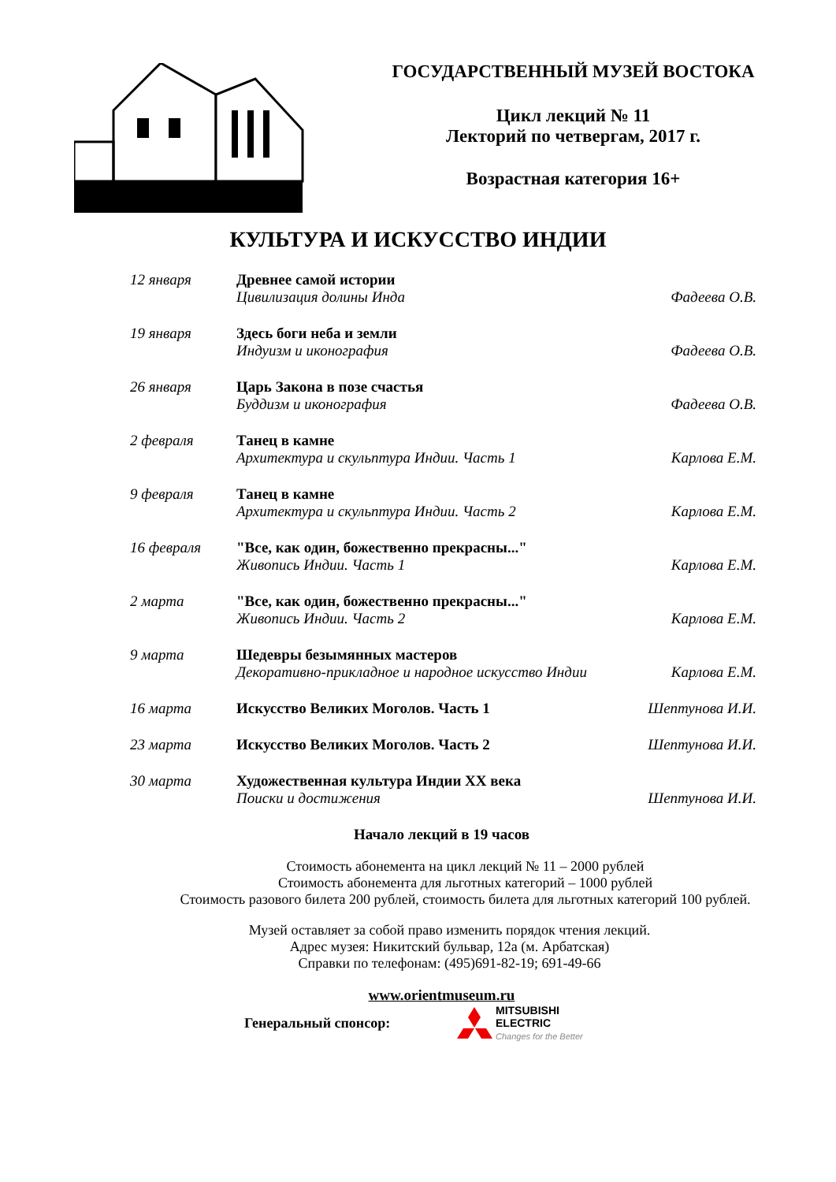ГОСУДАРСТВЕННЫЙ МУЗЕЙ ВОСТОКА
Цикл лекций № 11
Лекторий по четвергам, 2017 г.
Возрастная категория 16+
КУЛЬТУРА И ИСКУССТВО ИНДИИ
12 января Древнее самой истории
Цивилизация долины Инда
Фадеева О.В.
19 января Здесь боги неба и земли
Индуизм и иконография
Фадеева О.В.
26 января Царь Закона в позе счастья
Буддизм и иконография
Фадеева О.В.
2 февраля Танец в камне
Архитектура и скульптура Индии. Часть 1
Карлова Е.М.
9 февраля Танец в камне
Архитектура и скульптура Индии. Часть 2
Карлова Е.М.
16 февраля "Все, как один, божественно прекрасны..."
Живопись Индии. Часть 1
Карлова Е.М.
2 марта "Все, как один, божественно прекрасны..."
Живопись Индии. Часть 2
Карлова Е.М.
9 марта Шедевры безымянных мастеров
Декоративно-прикладное и народное искусство Индии
Карлова Е.М.
16 марта Искусство Великих Моголов. Часть 1 Шептунова И.И.
23 марта Искусство Великих Моголов. Часть 2 Шептунова И.И.
30 марта Художественная культура Индии XX века
Поиски и достижения
Шептунова И.И.
Начало лекций в 19 часов
Стоимость абонемента на цикл лекций № 11 – 2000 рублей
Стоимость абонемента для льготных категорий – 1000 рублей
Стоимость разового билета 200 рублей, стоимость билета для льготных категорий 100 рублей.
Музей оставляет за собой право изменить порядок чтения лекций.
Адрес музея: Никитский бульвар, 12а (м. Арбатская)
Справки по телефонам: (495)691-82-19; 691-49-66
www.orientmuseum.ru
Генеральный спонсор: MITSUBISHI
ELECTRIC
Changes for the Better